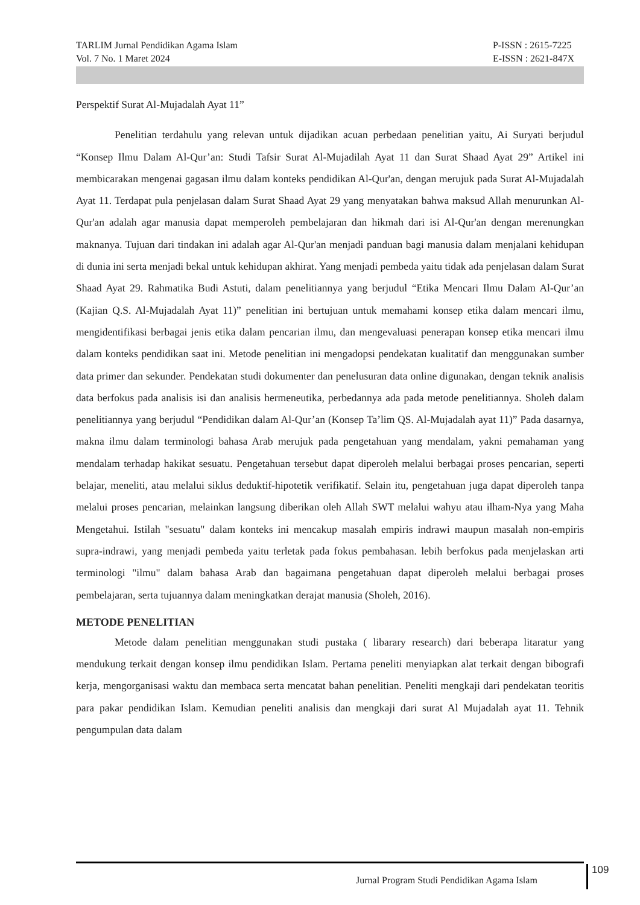TARLIM Jurnal Pendidikan Agama Islam
Vol. 7 No. 1 Maret 2024
P-ISSN : 2615-7225
E-ISSN : 2621-847X
Perspektif Surat Al-Mujadalah Ayat 11”
Penelitian terdahulu yang relevan untuk dijadikan acuan perbedaan penelitian yaitu, Ai Suryati berjudul “Konsep Ilmu Dalam Al-Qur’an: Studi Tafsir Surat Al-Mujadilah Ayat 11 dan Surat Shaad Ayat 29” Artikel ini membicarakan mengenai gagasan ilmu dalam konteks pendidikan Al-Qur'an, dengan merujuk pada Surat Al-Mujadalah Ayat 11. Terdapat pula penjelasan dalam Surat Shaad Ayat 29 yang menyatakan bahwa maksud Allah menurunkan Al-Qur'an adalah agar manusia dapat memperoleh pembelajaran dan hikmah dari isi Al-Qur'an dengan merenungkan maknanya. Tujuan dari tindakan ini adalah agar Al-Qur'an menjadi panduan bagi manusia dalam menjalani kehidupan di dunia ini serta menjadi bekal untuk kehidupan akhirat. Yang menjadi pembeda yaitu tidak ada penjelasan dalam Surat Shaad Ayat 29. Rahmatika Budi Astuti, dalam penelitiannya yang berjudul “Etika Mencari Ilmu Dalam Al-Qur’an (Kajian Q.S. Al-Mujadalah Ayat 11)” penelitian ini bertujuan untuk memahami konsep etika dalam mencari ilmu, mengidentifikasi berbagai jenis etika dalam pencarian ilmu, dan mengevaluasi penerapan konsep etika mencari ilmu dalam konteks pendidikan saat ini. Metode penelitian ini mengadopsi pendekatan kualitatif dan menggunakan sumber data primer dan sekunder. Pendekatan studi dokumenter dan penelusuran data online digunakan, dengan teknik analisis data berfokus pada analisis isi dan analisis hermeneutika, perbedannya ada pada metode penelitiannya. Sholeh dalam penelitiannya yang berjudul “Pendidikan dalam Al-Qur’an (Konsep Ta’lim QS. Al-Mujadalah ayat 11)” Pada dasarnya, makna ilmu dalam terminologi bahasa Arab merujuk pada pengetahuan yang mendalam, yakni pemahaman yang mendalam terhadap hakikat sesuatu. Pengetahuan tersebut dapat diperoleh melalui berbagai proses pencarian, seperti belajar, meneliti, atau melalui siklus deduktif-hipotetik verifikatif. Selain itu, pengetahuan juga dapat diperoleh tanpa melalui proses pencarian, melainkan langsung diberikan oleh Allah SWT melalui wahyu atau ilham-Nya yang Maha Mengetahui. Istilah "sesuatu" dalam konteks ini mencakup masalah empiris indrawi maupun masalah non-empiris supra-indrawi, yang menjadi pembeda yaitu terletak pada fokus pembahasan. lebih berfokus pada menjelaskan arti terminologi "ilmu" dalam bahasa Arab dan bagaimana pengetahuan dapat diperoleh melalui berbagai proses pembelajaran, serta tujuannya dalam meningkatkan derajat manusia (Sholeh, 2016).
METODE PENELITIAN
Metode dalam penelitian menggunakan studi pustaka ( libarary research) dari beberapa litaratur yang mendukung terkait dengan konsep ilmu pendidikan Islam. Pertama peneliti menyiapkan alat terkait dengan bibografi kerja, mengorganisasi waktu dan membaca serta mencatat bahan penelitian. Peneliti mengkaji dari pendekatan teoritis para pakar pendidikan Islam. Kemudian peneliti analisis dan mengkaji dari surat Al Mujadalah ayat 11. Tehnik pengumpulan data dalam
Jurnal Program Studi Pendidikan Agama Islam
109